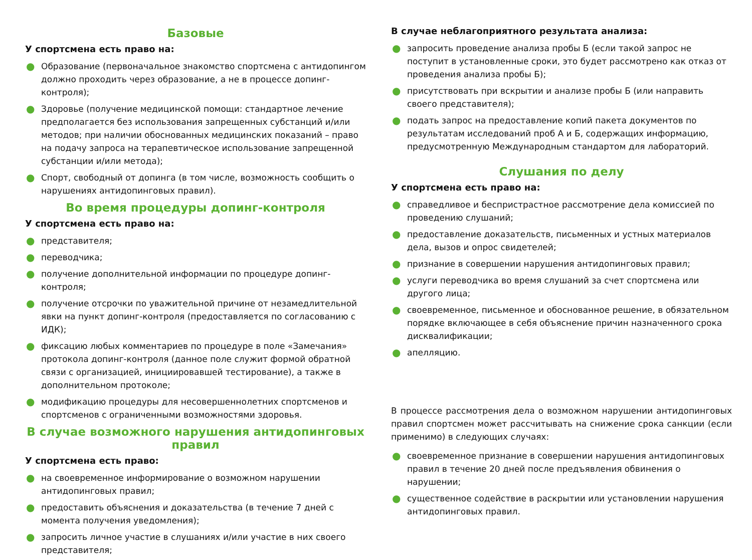Базовые
У спортсмена есть право на:
● Образование (первоначальное знакомство спортсмена с антидопингом должно проходить через образование, а не в процессе допинг-контроля);
● Здоровье (получение медицинской помощи: стандартное лечение предполагается без использования запрещенных субстанций и/или методов; при наличии обоснованных медицинских показаний – право на подачу запроса на терапевтическое использование запрещенной субстанции и/или метода);
● Спорт, свободный от допинга (в том числе, возможность сообщить о нарушениях антидопинговых правил).
Во время процедуры допинг-контроля
У спортсмена есть право на:
● представителя;
● переводчика;
● получение дополнительной информации по процедуре допинг-контроля;
● получение отсрочки по уважительной причине от незамедлительной явки на пункт допинг-контроля (предоставляется по согласованию с ИДК);
● фиксацию любых комментариев по процедуре в поле «Замечания» протокола допинг-контроля (данное поле служит формой обратной связи с организацией, инициировавшей тестирование), а также в дополнительном протоколе;
● модификацию процедуры для несовершеннолетних спортсменов и спортсменов с ограниченными возможностями здоровья.
В случае возможного нарушения антидопинговых правил
У спортсмена есть право:
● на своевременное информирование о возможном нарушении антидопинговых правил;
● предоставить объяснения и доказательства (в течение 7 дней с момента получения уведомления);
● запросить личное участие в слушаниях и/или участие в них своего представителя;
В случае неблагоприятного результата анализа:
● запросить проведение анализа пробы Б (если такой запрос не поступит в установленные сроки, это будет рассмотрено как отказ от проведения анализа пробы Б);
● присутствовать при вскрытии и анализе пробы Б (или направить своего представителя);
● подать запрос на предоставление копий пакета документов по результатам исследований проб А и Б, содержащих информацию, предусмотренную Международным стандартом для лабораторий.
Слушания по делу
У спортсмена есть право на:
● справедливое и беспристрастное рассмотрение дела комиссией по проведению слушаний;
● предоставление доказательств, письменных и устных материалов дела, вызов и опрос свидетелей;
● признание в совершении нарушения антидопинговых правил;
● услуги переводчика во время слушаний за счет спортсмена или другого лица;
● своевременное, письменное и обоснованное решение, в обязательном порядке включающее в себя объяснение причин назначенного срока дисквалификации;
● апелляцию.
В процессе рассмотрения дела о возможном нарушении антидопинговых правил спортсмен может рассчитывать на снижение срока санкции (если применимо) в следующих случаях:
● своевременное признание в совершении нарушения антидопинговых правил в течение 20 дней после предъявления обвинения о нарушении;
● существенное содействие в раскрытии или установлении нарушения антидопинговых правил.